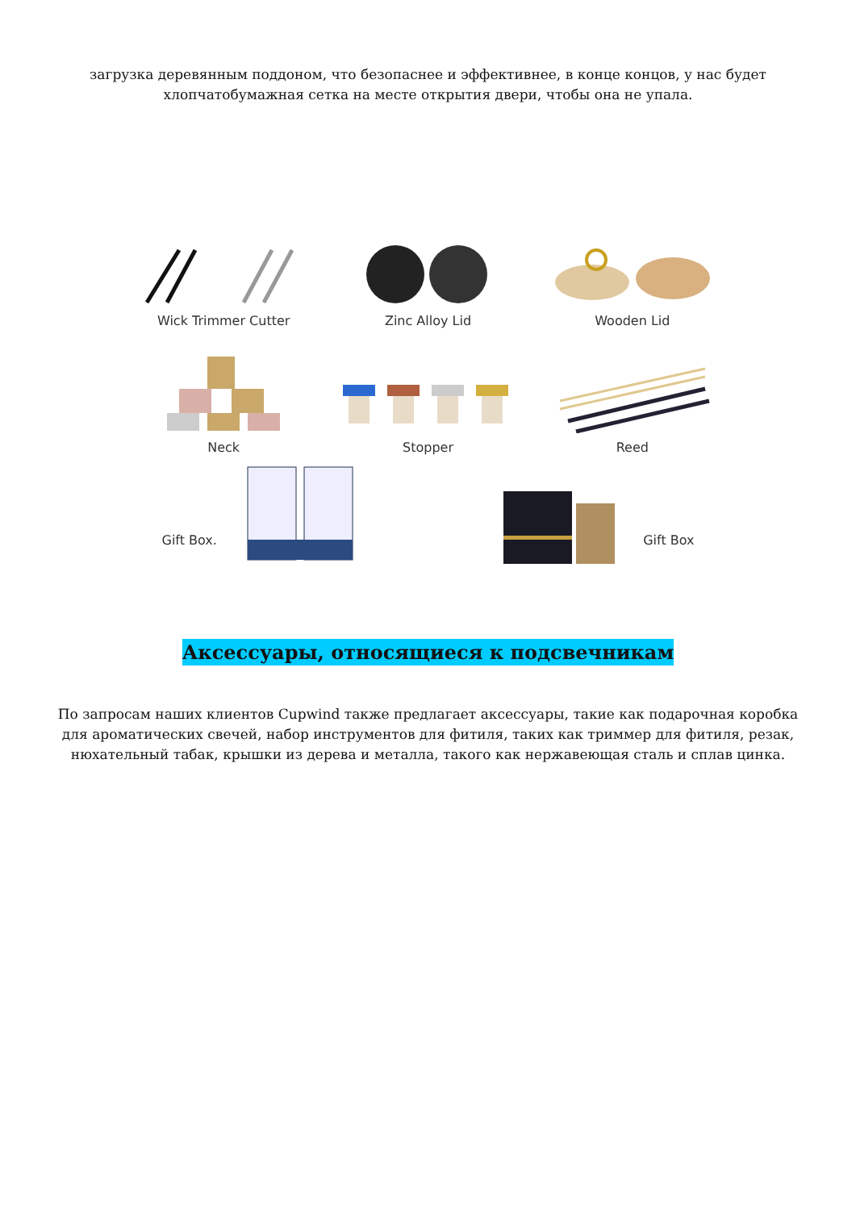загрузка деревянным поддоном, что безопаснее и эффективнее, в конце концов, у нас будет хлопчатобумажная сетка на месте открытия двери, чтобы она не упала.
Wick Trimmer Cutter
Zinc Alloy Lid
Wooden Lid
Neck
Stopper
Reed
Gift Box. Gift Box
Аксессуары, относящиеся к подсвечникам
По запросам наших клиентов Cupwind также предлагает аксессуары, такие как подарочная коробка для ароматических свечей, набор инструментов для фитиля, таких как триммер для фитиля, резак, нюхательный табак, крышки из дерева и металла, такого как нержавеющая сталь и сплав цинка.